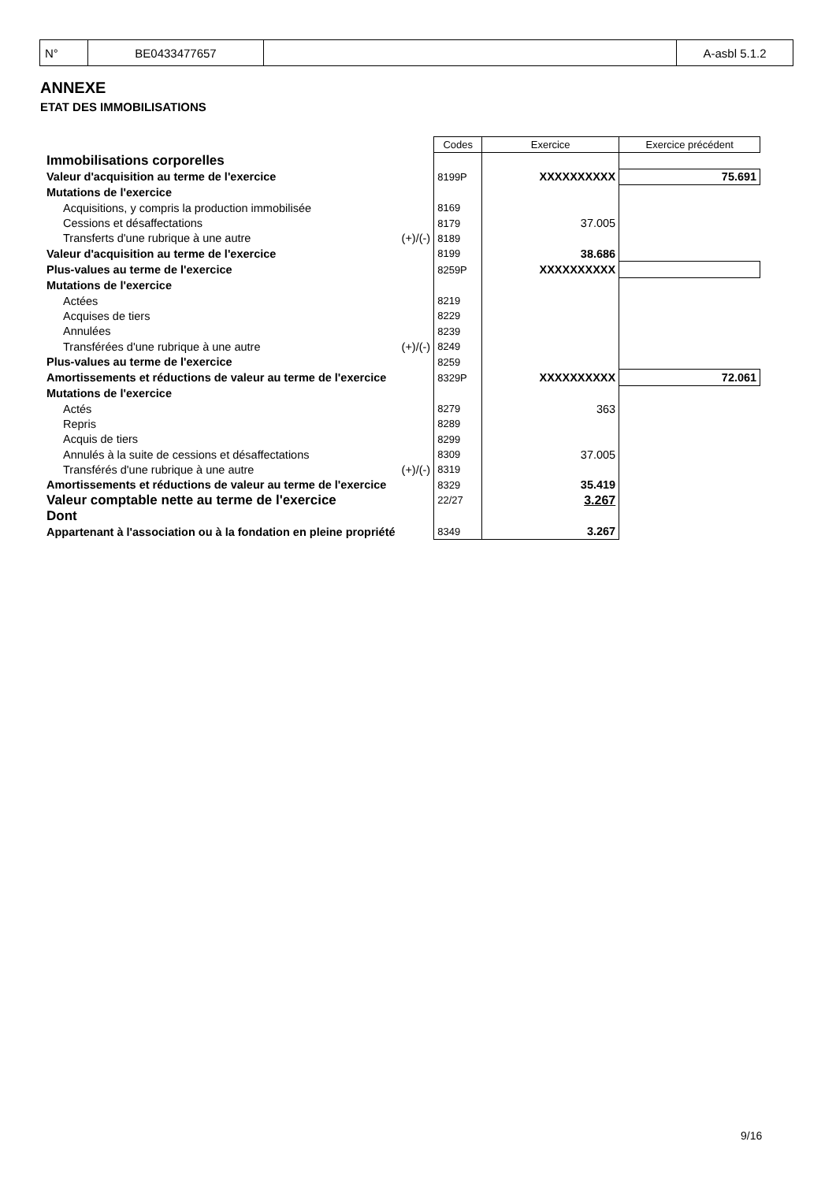| N° | BE0433477657 | | A-asbl 5.1.2 |
ANNEXE
ETAT DES IMMOBILISATIONS
| | | Codes | Exercice | Exercice précédent |
| Immobilisations corporelles | | | | |
| Valeur d'acquisition au terme de l'exercice | | 8199P | XXXXXXXXXX | 75.691 |
| Mutations de l'exercice | | | | |
| Acquisitions, y compris la production immobilisée | | 8169 | | |
| Cessions et désaffectations | | 8179 | 37.005 | |
| Transferts d'une rubrique à une autre | (+)/(-) | 8189 | | |
| Valeur d'acquisition au terme de l'exercice | | 8199 | 38.686 | |
| Plus-values au terme de l'exercice | | 8259P | XXXXXXXXXX | |
| Mutations de l'exercice | | | | |
| Actées | | 8219 | | |
| Acquises de tiers | | 8229 | | |
| Annulées | | 8239 | | |
| Transférées d'une rubrique à une autre | (+)/(-) | 8249 | | |
| Plus-values au terme de l'exercice | | 8259 | | |
| Amortissements et réductions de valeur au terme de l'exercice | | 8329P | XXXXXXXXXX | 72.061 |
| Mutations de l'exercice | | | | |
| Actés | | 8279 | 363 | |
| Repris | | 8289 | | |
| Acquis de tiers | | 8299 | | |
| Annulés à la suite de cessions et désaffectations | | 8309 | 37.005 | |
| Transférés d'une rubrique à une autre | (+)/(-) | 8319 | | |
| Amortissements et réductions de valeur au terme de l'exercice | | 8329 | 35.419 | |
| Valeur comptable nette au terme de l'exercice | | 22/27 | 3.267 | |
| Dont | | | | |
| Appartenant à l'association ou à la fondation en pleine propriété | | 8349 | 3.267 | |
9/16